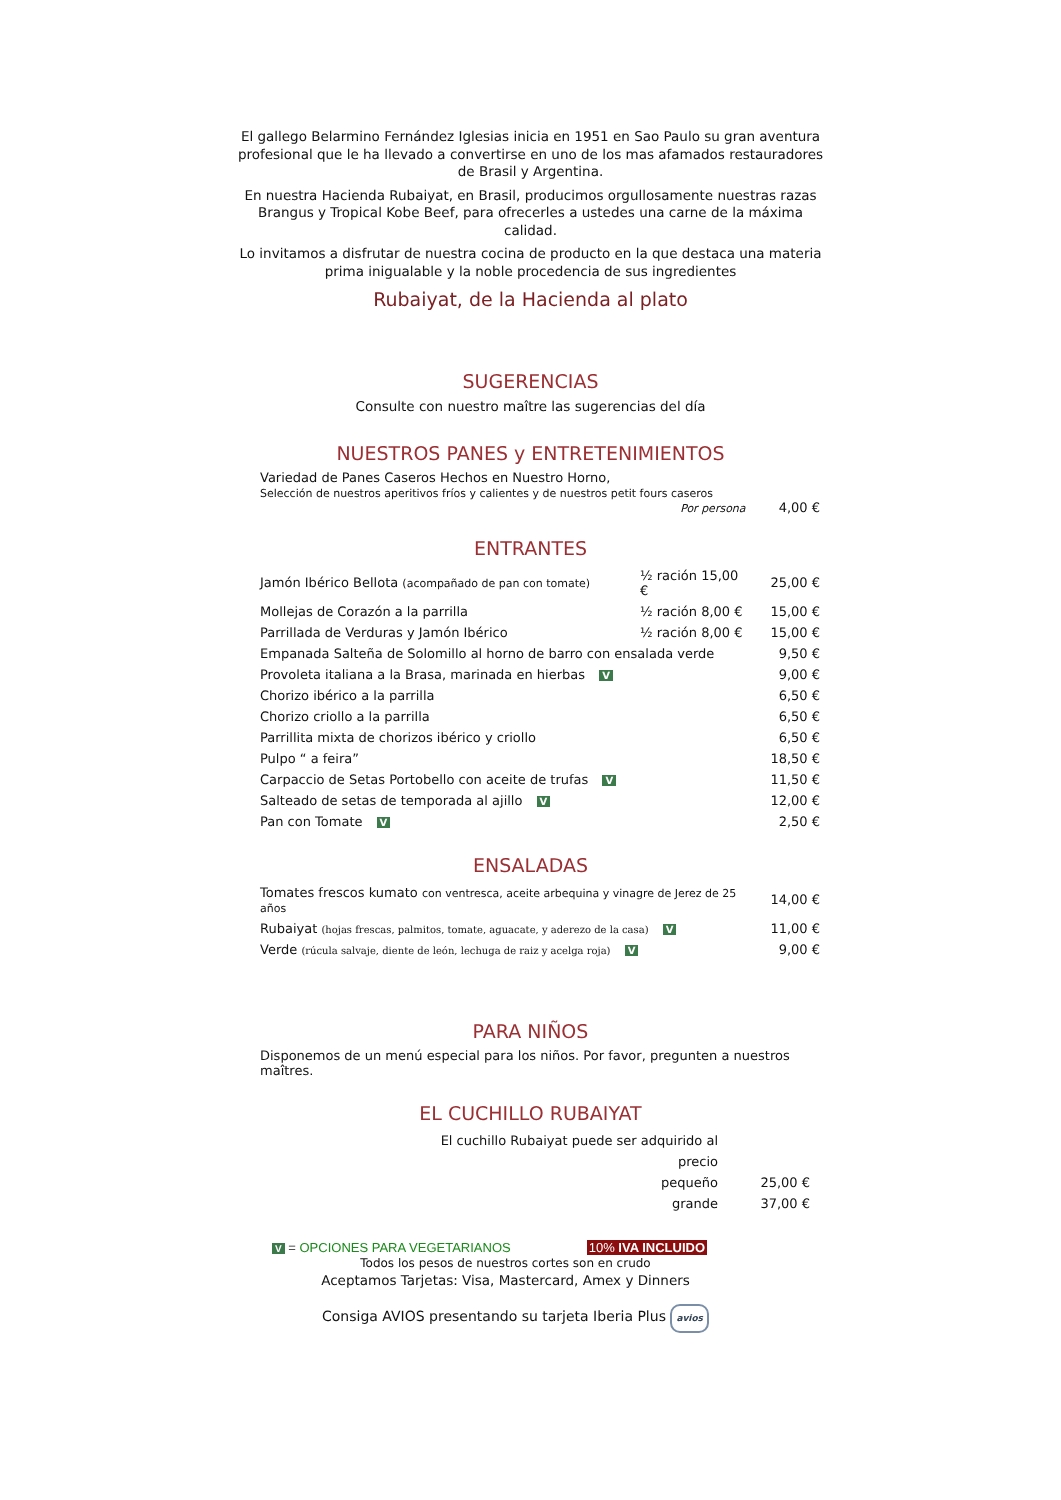El gallego Belarmino Fernández Iglesias inicia en 1951 en Sao Paulo su gran aventura profesional que le ha llevado a convertirse en uno de los mas afamados restauradores de Brasil y Argentina.
En nuestra Hacienda Rubaiyat, en Brasil, producimos orgullosamente nuestras razas Brangus y Tropical Kobe Beef, para ofrecerles a ustedes una carne de la máxima calidad.
Lo invitamos a disfrutar de nuestra cocina de producto en la que destaca una materia prima inigualable y la noble procedencia de sus ingredientes
Rubaiyat, de la Hacienda al plato
SUGERENCIAS
Consulte con nuestro maître las sugerencias del día
NUESTROS PANES y ENTRETENIMIENTOS
Variedad de Panes Caseros Hechos en Nuestro Horno,
Selección de nuestros aperitivos fríos y calientes y de nuestros petit fours caseros
Por persona 4,00 €
ENTRANTES
| Jamón Ibérico Bellota (acompañado de pan con tomate) | ½ ración 15,00 € | 25,00 € |
| Mollejas de Corazón a la parrilla | ½ ración 8,00 € | 15,00 € |
| Parrillada de Verduras y Jamón Ibérico | ½ ración 8,00 € | 15,00 € |
| Empanada Salteña de Solomillo al horno de barro con ensalada verde | | 9,50 € |
| Provoleta italiana a la Brasa, marinada en hierbas V | | 9,00 € |
| Chorizo ibérico a la parrilla | | 6,50 € |
| Chorizo criollo a la parrilla | | 6,50 € |
| Parrillita mixta de chorizos ibérico y criollo | | 6,50 € |
| Pulpo “ a feira” | | 18,50 € |
| Carpaccio de Setas Portobello con aceite de trufas V | | 11,50 € |
| Salteado de setas de temporada al ajillo V | | 12,00 € |
| Pan con Tomate V | | 2,50 € |
ENSALADAS
| Tomates frescos kumato con ventresca, aceite arbequina y vinagre de Jerez de 25 años | 14,00 € |
| Rubaiyat (hojas frescas, palmitos, tomate, aguacate, y aderezo de la casa) V | 11,00 € |
| Verde (rúcula salvaje, diente de león, lechuga de raiz y acelga roja) V | 9,00 € |
PARA NIÑOS
Disponemos de un menú especial para los niños. Por favor, pregunten a nuestros maîtres.
EL CUCHILLO RUBAIYAT
El cuchillo Rubaiyat puede ser adquirido al precio
pequeño 25,00 €
grande 37,00 €
V = OPCIONES PARA VEGETARIANOS 10% IVA INCLUIDO
Todos los pesos de nuestros cortes son en crudo
Aceptamos Tarjetas: Visa, Mastercard, Amex y Dinners
Consiga AVIOS presentando su tarjeta Iberia Plus avios